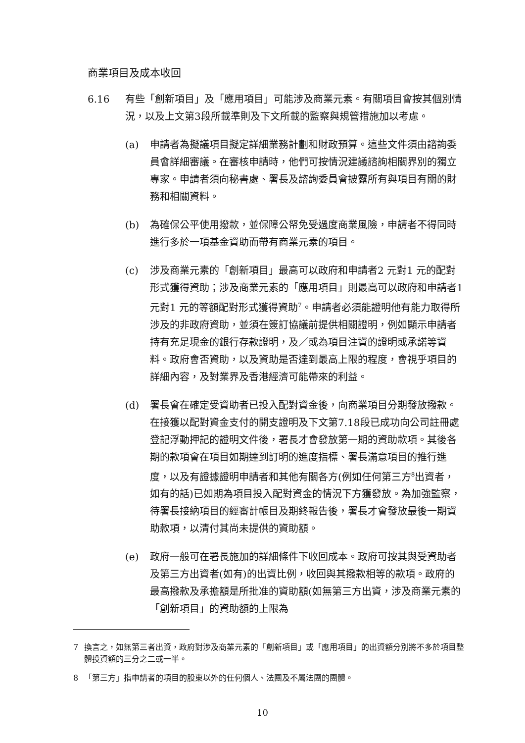商業項目及成本收回
6.16 有些「創新項目」及「應用項目」可能涉及商業元素。有關項目會按其個別情況，以及上文第3段所載準則及下文所載的監察與規管措施加以考慮。
(a) 申請者為擬議項目擬定詳細業務計劃和財政預算。這些文件須由諮詢委員會詳細審議。在審核申請時，他們可按情況建議諮詢相關界別的獨立專家。申請者須向秘書處、署長及諮詢委員會披露所有與項目有關的財務和相關資料。
(b) 為確保公平使用撥款，並保障公帑免受過度商業風險，申請者不得同時進行多於一項基金資助而帶有商業元素的項目。
(c) 涉及商業元素的「創新項目」最高可以政府和申請者2 元對1 元的配對形式獲得資助；涉及商業元素的「應用項目」則最高可以政府和申請者1 元對1 元的等額配對形式獲得資助<sup>7</sup>。申請者必須能證明他有能力取得所涉及的非政府資助，並須在簽訂協議前提供相關證明，例如顯示申請者持有充足現金的銀行存款證明，及／或為項目注資的證明或承諾等資料。政府會否資助，以及資助是否達到最高上限的程度，會視乎項目的詳細內容，及對業界及香港經濟可能帶來的利益。
(d) 署長會在確定受資助者已投入配對資金後，向商業項目分期發放撥款。在接獲以配對資金支付的開支證明及下文第7.18段已成功向公司註冊處登記浮動押記的證明文件後，署長才會發放第一期的資助款項。其後各期的款項會在項目如期達到訂明的進度指標、署長滿意項目的推行進度，以及有證據證明申請者和其他有關各方(例如任何第三方<sup>8</sup>出資者，如有的話)已如期為項目投入配對資金的情況下方獲發放。為加強監察，待署長接納項目的經審計帳目及期終報告後，署長才會發放最後一期資助款項，以清付其尚未提供的資助額。
(e) 政府一般可在署長施加的詳細條件下收回成本。政府可按其與受資助者及第三方出資者(如有)的出資比例，收回與其撥款相等的款項。政府的最高撥款及承擔額是所批准的資助額(如無第三方出資，涉及商業元素的「創新項目」的資助額的上限為
7 換言之，如無第三者出資，政府對涉及商業元素的「創新項目」或「應用項目」的出資額分別將不多於項目整體投資額的三分之二或一半。
8 「第三方」指申請者的項目的股東以外的任何個人、法團及不屬法團的團體。
10